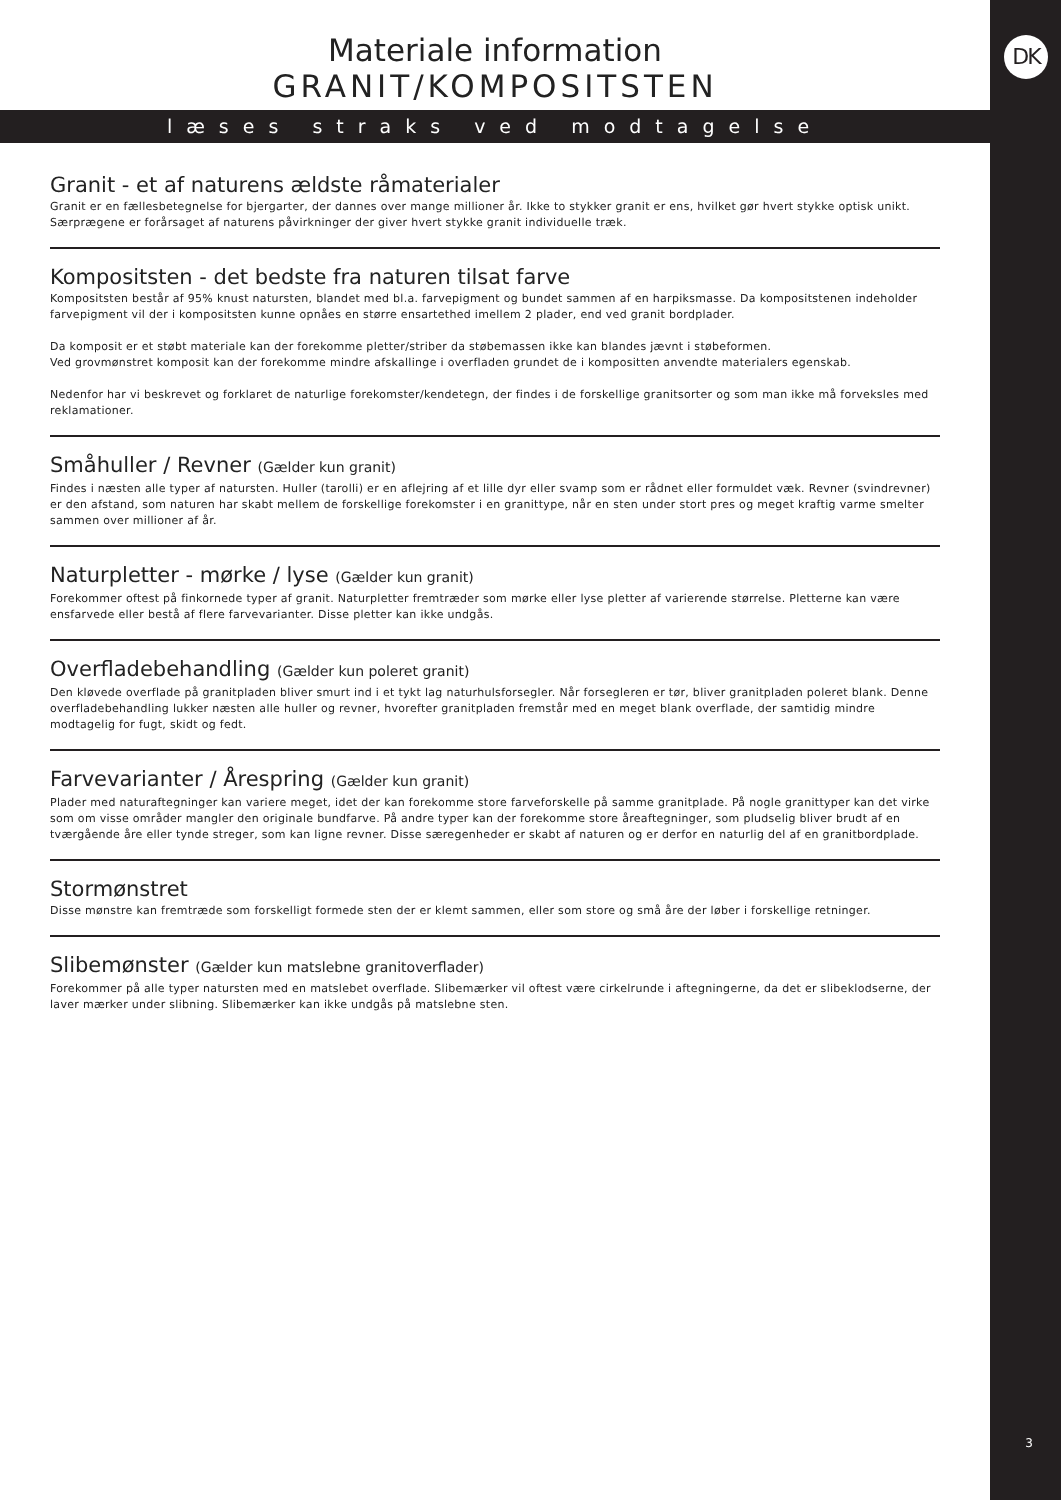DK
3
Materiale information
GRANIT/KOMPOSITSTEN
læses straks ved modtagelse
Granit - et af naturens ældste råmaterialer
Granit er en fællesbetegnelse for bjergarter, der dannes over mange millioner år. Ikke to stykker granit er ens, hvilket gør hvert stykke optisk unikt. Særprægene er forårsaget af naturens påvirkninger der giver hvert stykke granit individuelle træk.
Kompositsten - det bedste fra naturen tilsat farve
Kompositsten består af 95% knust natursten, blandet med bl.a. farvepigment og bundet sammen af en harpiksmasse. Da kompositstenen indeholder farvepigment vil der i kompositsten kunne opnåes en større ensartethed imellem 2 plader, end ved granit bordplader.
Da komposit er et støbt materiale kan der forekomme pletter/striber da støbemassen ikke kan blandes jævnt i støbeformen.
Ved grovmønstret komposit kan der forekomme mindre afskallinge i overfladen grundet de i kompositten anvendte materialers egenskab.
Nedenfor har vi beskrevet og forklaret de naturlige forekomster/kendetegn, der findes i de forskellige granitsorter og som man ikke må forveksles med reklamationer.
Småhuller / Revner (Gælder kun granit)
Findes i næsten alle typer af natursten. Huller (tarolli) er en aflejring af et lille dyr eller svamp som er rådnet eller formuldet væk. Revner (svindrevner) er den afstand, som naturen har skabt mellem de forskellige forekomster i en granittype, når en sten under stort pres og meget kraftig varme smelter sammen over millioner af år.
Naturpletter - mørke / lyse (Gælder kun granit)
Forekommer oftest på finkornede typer af granit. Naturpletter fremtræder som mørke eller lyse pletter af varierende størrelse. Pletterne kan være ensfarvede eller bestå af flere farvevarianter. Disse pletter kan ikke undgås.
Overfladebehandling (Gælder kun poleret granit)
Den kløvede overflade på granitpladen bliver smurt ind i et tykt lag naturhulsforsegler. Når forsegleren er tør, bliver granitpladen poleret blank. Denne overfladebehandling lukker næsten alle huller og revner, hvorefter granitpladen fremstår med en meget blank overflade, der samtidig mindre modtagelig for fugt, skidt og fedt.
Farvevarianter / Årespring (Gælder kun granit)
Plader med naturaftegninger kan variere meget, idet der kan forekomme store farveforskelle på samme granitplade. På nogle granittyper kan det virke som om visse områder mangler den originale bundfarve. På andre typer kan der forekomme store åreaftegninger, som pludselig bliver brudt af en tværgående åre eller tynde streger, som kan ligne revner. Disse særegenheder er skabt af naturen og er derfor en naturlig del af en granitbordplade.
Stormønstret
Disse mønstre kan fremtræde som forskelligt formede sten der er klemt sammen, eller som store og små åre der løber i forskellige retninger.
Slibemønster (Gælder kun matslebne granitoverflader)
Forekommer på alle typer natursten med en matslebet overflade. Slibemærker vil oftest være cirkelrunde i aftegningerne, da det er slibeklodserne, der laver mærker under slibning. Slibemærker kan ikke undgås på matslebne sten.